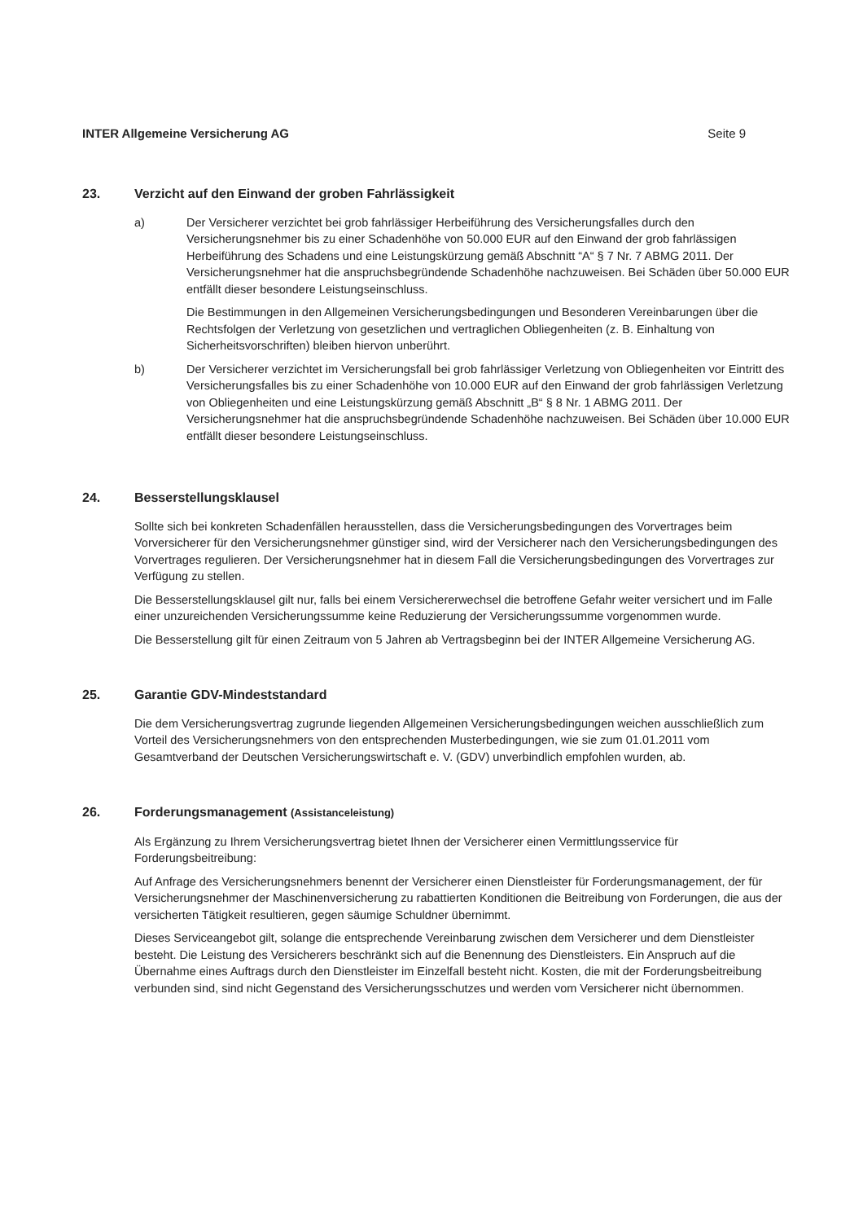INTER Allgemeine Versicherung AG Seite 9
23. Verzicht auf den Einwand der groben Fahrlässigkeit
a) Der Versicherer verzichtet bei grob fahrlässiger Herbeiführung des Versicherungsfalles durch den Versicherungsnehmer bis zu einer Schadenhöhe von 50.000 EUR auf den Einwand der grob fahrlässigen Herbeiführung des Schadens und eine Leistungskürzung gemäß Abschnitt “A“ § 7 Nr. 7 ABMG 2011. Der Versicherungsnehmer hat die anspruchsbegründende Schadenhöhe nachzuweisen. Bei Schäden über 50.000 EUR entfällt dieser besondere Leistungseinschluss.
Die Bestimmungen in den Allgemeinen Versicherungsbedingungen und Besonderen Vereinbarungen über die Rechtsfolgen der Verletzung von gesetzlichen und vertraglichen Obliegenheiten (z. B. Einhaltung von Sicherheitsvorschriften) bleiben hiervon unberührt.
b) Der Versicherer verzichtet im Versicherungsfall bei grob fahrlässiger Verletzung von Obliegenheiten vor Eintritt des Versicherungsfalles bis zu einer Schadenhöhe von 10.000 EUR auf den Einwand der grob fahrlässigen Verletzung von Obliegenheiten und eine Leistungskürzung gemäß Abschnitt „B“ § 8 Nr. 1 ABMG 2011. Der Versicherungsnehmer hat die anspruchsbegründende Schadenhöhe nachzuweisen. Bei Schäden über 10.000 EUR entfällt dieser besondere Leistungseinschluss.
24. Besserstellungsklausel
Sollte sich bei konkreten Schadenfällen herausstellen, dass die Versicherungsbedingungen des Vorvertrages beim Vorversicherer für den Versicherungsnehmer günstiger sind, wird der Versicherer nach den Versicherungsbedingungen des Vorvertrages regulieren. Der Versicherungsnehmer hat in diesem Fall die Versicherungsbedingungen des Vorvertrages zur Verfügung zu stellen.
Die Besserstellungsklausel gilt nur, falls bei einem Versichererwechsel die betroffene Gefahr weiter versichert und im Falle einer unzureichenden Versicherungssumme keine Reduzierung der Versicherungssumme vorgenommen wurde.
Die Besserstellung gilt für einen Zeitraum von 5 Jahren ab Vertragsbeginn bei der INTER Allgemeine Versicherung AG.
25. Garantie GDV-Mindeststandard
Die dem Versicherungsvertrag zugrunde liegenden Allgemeinen Versicherungsbedingungen weichen ausschließlich zum Vorteil des Versicherungsnehmers von den entsprechenden Musterbedingungen, wie sie zum 01.01.2011 vom Gesamtverband der Deutschen Versicherungswirtschaft e. V. (GDV) unverbindlich empfohlen wurden, ab.
26. Forderungsmanagement (Assistanceleistung)
Als Ergänzung zu Ihrem Versicherungsvertrag bietet Ihnen der Versicherer einen Vermittlungsservice für Forderungsbeitreibung:
Auf Anfrage des Versicherungsnehmers benennt der Versicherer einen Dienstleister für Forderungsmanagement, der für Versicherungsnehmer der Maschinenversicherung zu rabattierten Konditionen die Beitreibung von Forderungen, die aus der versicherten Tätigkeit resultieren, gegen säumige Schuldner übernimmt.
Dieses Serviceangebot gilt, solange die entsprechende Vereinbarung zwischen dem Versicherer und dem Dienstleister besteht. Die Leistung des Versicherers beschränkt sich auf die Benennung des Dienstleisters. Ein Anspruch auf die Übernahme eines Auftrags durch den Dienstleister im Einzelfall besteht nicht. Kosten, die mit der Forderungsbeitreibung verbunden sind, sind nicht Gegenstand des Versicherungsschutzes und werden vom Versicherer nicht übernommen.